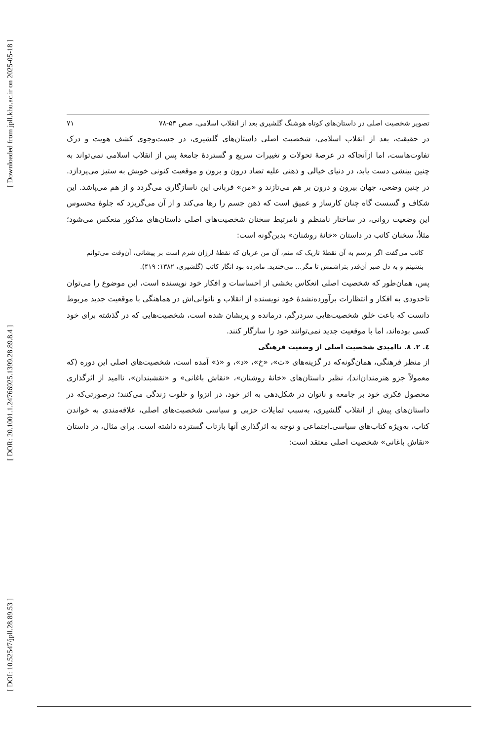[ Downloaded from jpll.khu.ac.ir on 2025-05-18 ]
[ DOR: 20.1001.1.24766925.1399.28.89.8.4 ]
[ DOI: 10.52547/jpll.28.89.53 ]
تصویر شخصیت اصلی در داستان‌های کوتاه هوشنگ گلشیری بعد از انقلاب اسلامی، صص ۵۳-۷۸ ۷۱
در حقیقت، بعد از انقلاب اسلامی، شخصیت اصلی داستان‌های گلشیری، در جست‌وجوی کشف هویت و درک تفاوت‌هاست، اما ازآنجاکه در عرصهٔ تحولات و تغییرات سریع و گستردهٔ جامعهٔ پس از انقلاب اسلامی نمی‌تواند به چنین بینشی دست یابد، در دنیای خیالی و ذهنی علیه تضاد درون و برون و موقعیت کنونی خویش به ستیز می‌پردازد. در چنین وضعی، جهان بیرون و درون بر هم می‌تازند و «من» قربانی این ناسازگاری می‌گردد و از هم می‌پاشد. این شکاف و گسست گاه چنان کارساز و عمیق است که ذهن جسم را رها می‌کند و از آن می‌گریزد که جلوهٔ محسوس این وضعیت روانی، در ساختار نامنظم و نامرتبط سخنان شخصیت‌های اصلی داستان‌های مذکور منعکس می‌شود؛ مثلاً، سخنان کاتب در داستان «خانهٔ روشنان» بدین‌گونه است:
کاتب می‌گفت اگر برسم به آن نقطهٔ تاریک که منم، آن من عریان که نقطهٔ لرزان شرم است بر پیشانی، آن‌وقت می‌توانم بنشینم و به دل صبر آن‌قدر بتراشمش تا مگر... می‌خندید. ماه‌زده بود انگار کاتب (گلشیری، ۱۳۸۲: ۴۱۹).
پس، همان‌طور که شخصیت اصلی انعکاس بخشی از احساسات و افکار خود نویسنده است، این موضوع را می‌توان تاحدودی به افکار و انتظارات برآورده‌نشدهٔ خود نویسنده از انقلاب و ناتوانی‌اش در هماهنگی با موقعیت جدید مربوط دانست که باعث خلق شخصیت‌هایی سردرگم، درمانده و پریشان شده است، شخصیت‌هایی که در گذشته برای خود کسی بوده‌اند، اما با موقعیت جدید نمی‌توانند خود را سازگار کنند.
٤. ۲. ۸. ناامیدی شخصیت اصلی از وضعیت فرهنگی
از منظر فرهنگی، همان‌گونه‌که در گزینه‌های «ث»، «خ»، «د»، و «ذ» آمده است، شخصیت‌های اصلی این دوره (که معمولاً جزو هنرمندان‌اند)، نظیر داستان‌های «خانهٔ روشنان»، «نقاش باغانی» و «نقشبندان»، ناامید از اثرگذاری محصول فکری خود بر جامعه و ناتوان در شکل‌دهی به اثر خود، در انزوا و خلوت زندگی می‌کنند؛ درصورتی‌که در داستان‌های پیش از انقلاب گلشیری، به‌سبب تمایلات حزبی و سیاسی شخصیت‌های اصلی، علاقه‌مندی به خواندن کتاب، به‌ویژه کتاب‌های سیاسی‌ـ‌اجتماعی و توجه به اثرگذاری آنها بازتاب گسترده داشته است. برای مثال، در داستان «نقاش باغانی» شخصیت اصلی معتقد است: